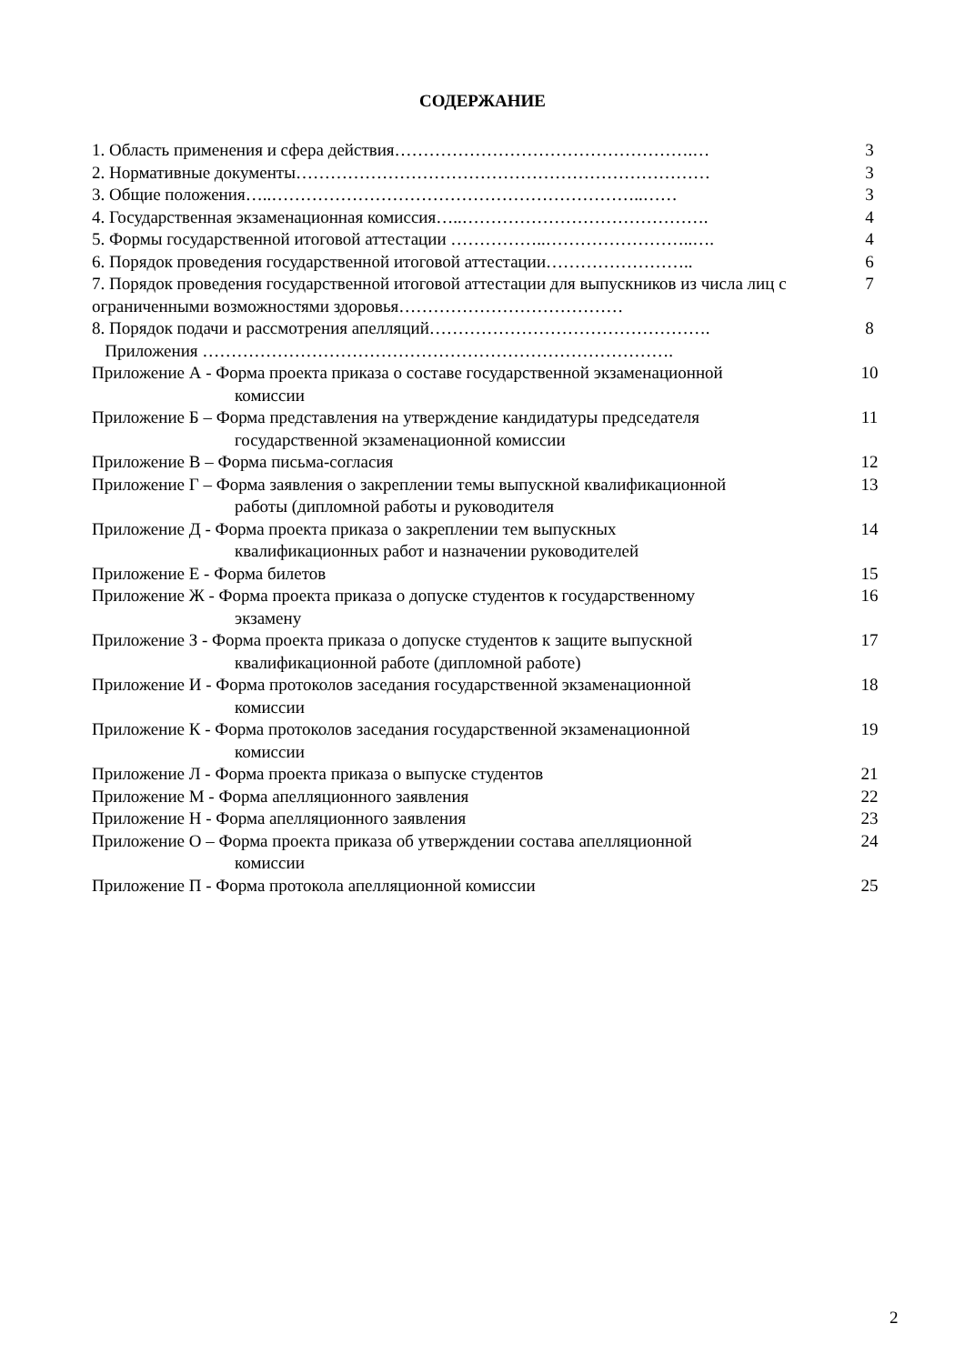СОДЕРЖАНИЕ
1. Область применения и сфера действия…………………………………………….…
3
2. Нормативные документы………………………………………………………………
3
3. Общие положения…..………………………………………………………..……
3
4. Государственная экзаменационная комиссия…..…………………………………….
4
5. Формы государственной итоговой аттестации ……………..……………………..….
4
6. Порядок проведения государственной итоговой аттестации……………………..
6
7. Порядок проведения государственной итоговой аттестации для выпускников из числа лиц с ограниченными возможностями здоровья…………………………………
7
8. Порядок подачи и рассмотрения апелляций………………………………………….
8
Приложения ……………………………………………………………………….
Приложение А - Форма проекта приказа о составе государственной экзаменационной
комиссии
10
Приложение Б – Форма представления на утверждение кандидатуры председателя
государственной экзаменационной комиссии
11
Приложение В – Форма письма-согласия
12
Приложение Г – Форма заявления о закреплении темы выпускной квалификационной
работы (дипломной работы и руководителя
13
Приложение Д - Форма проекта приказа о закреплении тем выпускных
квалификационных работ и назначении руководителей
14
Приложение Е - Форма билетов 15
Приложение Ж - Форма проекта приказа о допуске студентов к государственному
экзамену
16
Приложение З - Форма проекта приказа о допуске студентов к защите выпускной
квалификационной работе (дипломной работе)
17
Приложение И - Форма протоколов заседания государственной экзаменационной
комиссии
18
Приложение К - Форма протоколов заседания государственной экзаменационной
комиссии
19
Приложение Л - Форма проекта приказа о выпуске студентов
21
Приложение М - Форма апелляционного заявления
22
Приложение Н - Форма апелляционного заявления
23
Приложение О – Форма проекта приказа об утверждении состава апелляционной
комиссии
24
Приложение П - Форма протокола апелляционной комиссии
25
2